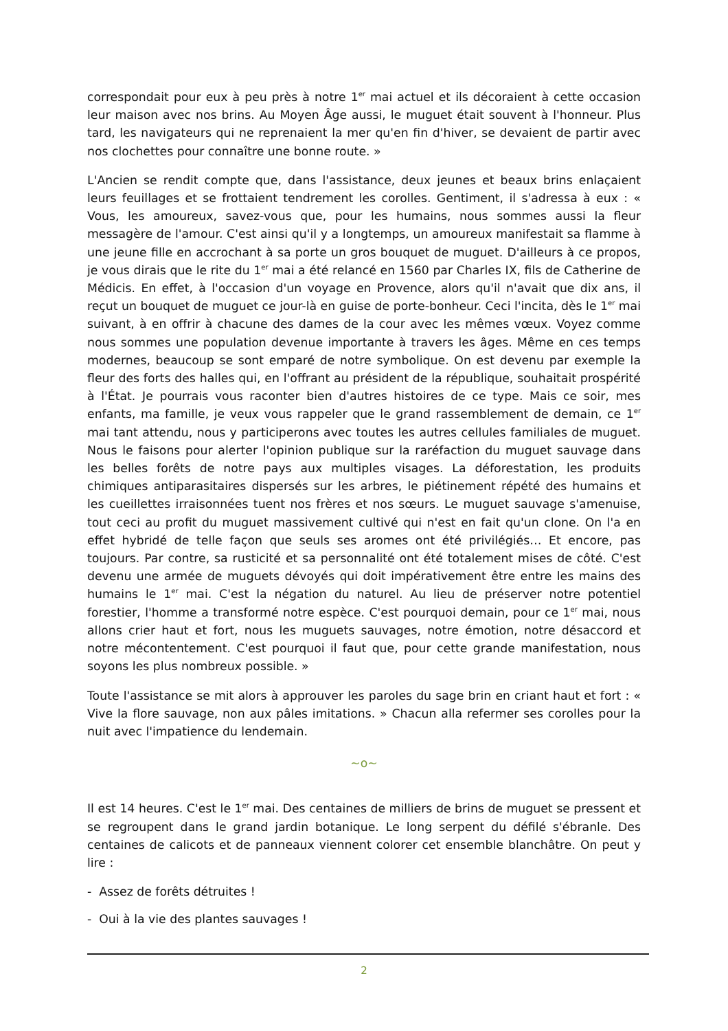correspondait pour eux à peu près à notre 1<sup>er</sup> mai actuel et ils décoraient à cette occasion leur maison avec nos brins. Au Moyen Âge aussi, le muguet était souvent à l'honneur. Plus tard, les navigateurs qui ne reprenaient la mer qu'en fin d'hiver, se devaient de partir avec nos clochettes pour connaître une bonne route. »
L'Ancien se rendit compte que, dans l'assistance, deux jeunes et beaux brins enlaçaient leurs feuillages et se frottaient tendrement les corolles. Gentiment, il s'adressa à eux : « Vous, les amoureux, savez-vous que, pour les humains, nous sommes aussi la fleur messagère de l'amour. C'est ainsi qu'il y a longtemps, un amoureux manifestait sa flamme à une jeune fille en accrochant à sa porte un gros bouquet de muguet. D'ailleurs à ce propos, je vous dirais que le rite du 1<sup>er</sup> mai a été relancé en 1560 par Charles IX, fils de Catherine de Médicis. En effet, à l'occasion d'un voyage en Provence, alors qu'il n'avait que dix ans, il reçut un bouquet de muguet ce jour-là en guise de porte-bonheur. Ceci l'incita, dès le 1<sup>er</sup> mai suivant, à en offrir à chacune des dames de la cour avec les mêmes vœux. Voyez comme nous sommes une population devenue importante à travers les âges. Même en ces temps modernes, beaucoup se sont emparé de notre symbolique. On est devenu par exemple la fleur des forts des halles qui, en l'offrant au président de la république, souhaitait prospérité à l'État. Je pourrais vous raconter bien d'autres histoires de ce type. Mais ce soir, mes enfants, ma famille, je veux vous rappeler que le grand rassemblement de demain, ce 1<sup>er</sup> mai tant attendu, nous y participerons avec toutes les autres cellules familiales de muguet. Nous le faisons pour alerter l'opinion publique sur la raréfaction du muguet sauvage dans les belles forêts de notre pays aux multiples visages. La déforestation, les produits chimiques antiparasitaires dispersés sur les arbres, le piétinement répété des humains et les cueillettes irraisonnées tuent nos frères et nos sœurs. Le muguet sauvage s'amenuise, tout ceci au profit du muguet massivement cultivé qui n'est en fait qu'un clone. On l'a en effet hybridé de telle façon que seuls ses aromes ont été privilégiés… Et encore, pas toujours. Par contre, sa rusticité et sa personnalité ont été totalement mises de côté. C'est devenu une armée de muguets dévoyés qui doit impérativement être entre les mains des humains le 1<sup>er</sup> mai. C'est la négation du naturel. Au lieu de préserver notre potentiel forestier, l'homme a transformé notre espèce. C'est pourquoi demain, pour ce 1<sup>er</sup> mai, nous allons crier haut et fort, nous les muguets sauvages, notre émotion, notre désaccord et notre mécontentement. C'est pourquoi il faut que, pour cette grande manifestation, nous soyons les plus nombreux possible. »
Toute l'assistance se mit alors à approuver les paroles du sage brin en criant haut et fort : « Vive la flore sauvage, non aux pâles imitations. » Chacun alla refermer ses corolles pour la nuit avec l'impatience du lendemain.
~o~
Il est 14 heures. C'est le 1<sup>er</sup> mai. Des centaines de milliers de brins de muguet se pressent et se regroupent dans le grand jardin botanique. Le long serpent du défilé s'ébranle. Des centaines de calicots et de panneaux viennent colorer cet ensemble blanchâtre. On peut y lire :
- Assez de forêts détruites !
- Oui à la vie des plantes sauvages !
2